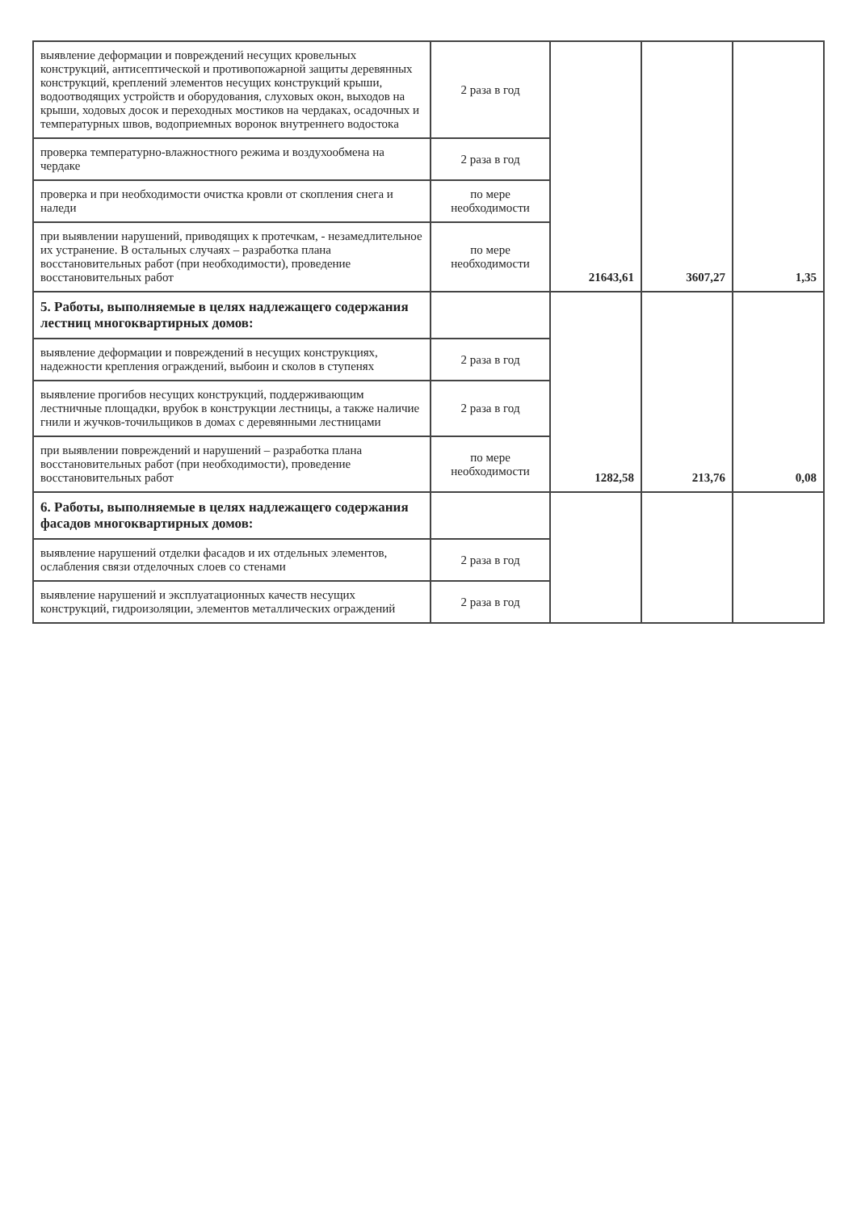| выявление деформации и повреждений несущих кровельных конструкций, антисептической и противопожарной защиты деревянных конструкций, креплений элементов несущих конструкций крыши, водоотводящих устройств и оборудования, слуховых окон, выходов на крыши, ходовых досок и переходных мостиков на чердаках, осадочных и температурных швов, водоприемных воронок внутреннего водостока | 2 раза в год | 21643,61 | 3607,27 | 1,35 |
| проверка температурно-влажностного режима и воздухообмена на чердаке | 2 раза в год | | | |
| проверка и при необходимости очистка кровли от скопления снега и наледи | по мере необходимости | | | |
| при выявлении нарушений, приводящих к протечкам, - незамедлительное их устранение. В остальных случаях – разработка плана восстановительных работ (при необходимости), проведение восстановительных работ | по мере необходимости | | | |
| 5. Работы, выполняемые в целях надлежащего содержания лестниц многоквартирных домов: | | 1282,58 | 213,76 | 0,08 |
| выявление деформации и повреждений в несущих конструкциях, надежности крепления ограждений, выбоин и сколов в ступенях | 2 раза в год | | | |
| выявление прогибов несущих конструкций, поддерживающим лестничные площадки, врубок в конструкции лестницы, а также наличие гнили и жучков-точильщиков в домах с деревянными лестницами | 2 раза в год | | | |
| при выявлении повреждений и нарушений – разработка плана восстановительных работ (при необходимости), проведение восстановительных работ | по мере необходимости | | | |
| 6. Работы, выполняемые в целях надлежащего содержания фасадов многоквартирных домов: | | | | |
| выявление нарушений отделки фасадов и их отдельных элементов, ослабления связи отделочных слоев со стенами | 2 раза в год | | | |
| выявление нарушений и эксплуатационных качеств несущих конструкций, гидроизоляции, элементов металлических ограждений | 2 раза в год | | | |